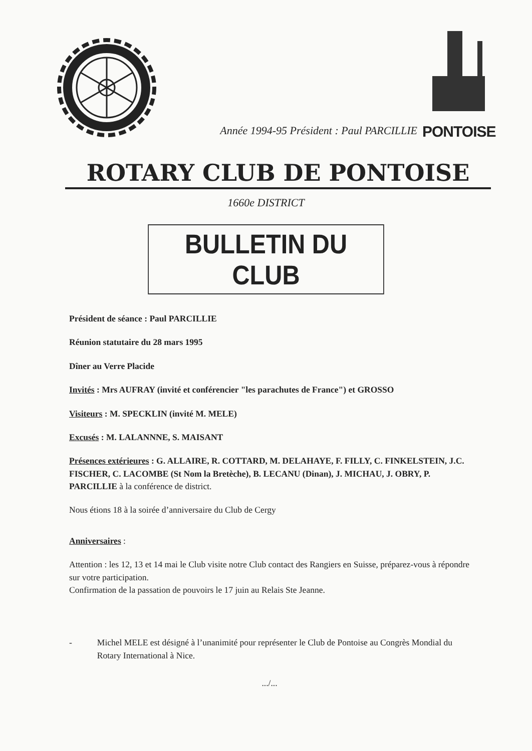Année 1994-95 Président : Paul PARCILLIE
PONTOISE
ROTARY CLUB DE PONTOISE
1660e DISTRICT
BULLETIN DU CLUB
Président de séance : Paul PARCILLIE
Réunion statutaire du 28 mars 1995
Dîner au Verre Placide
Invités : Mrs AUFRAY (invité et conférencier "les parachutes de France") et GROSSO
Visiteurs : M. SPECKLIN (invité M. MELE)
Excusés : M. LALANNNE, S. MAISANT
Présences extérieures : G. ALLAIRE, R. COTTARD, M. DELAHAYE, F. FILLY, C. FINKELSTEIN, J.C. FISCHER, C. LACOMBE (St Nom la Bretèche), B. LECANU (Dinan), J. MICHAU, J. OBRY, P. PARCILLIE à la conférence de district.
Nous étions 18 à la soirée d’anniversaire du Club de Cergy
Anniversaires :
Attention : les 12, 13 et 14 mai le Club visite notre Club contact des Rangiers en Suisse, préparez-vous à répondre sur votre participation.
Confirmation de la passation de pouvoirs le 17 juin au Relais Ste Jeanne.
- Michel MELE est désigné à l’unanimité pour représenter le Club de Pontoise au Congrès Mondial du Rotary International à Nice.
.../...